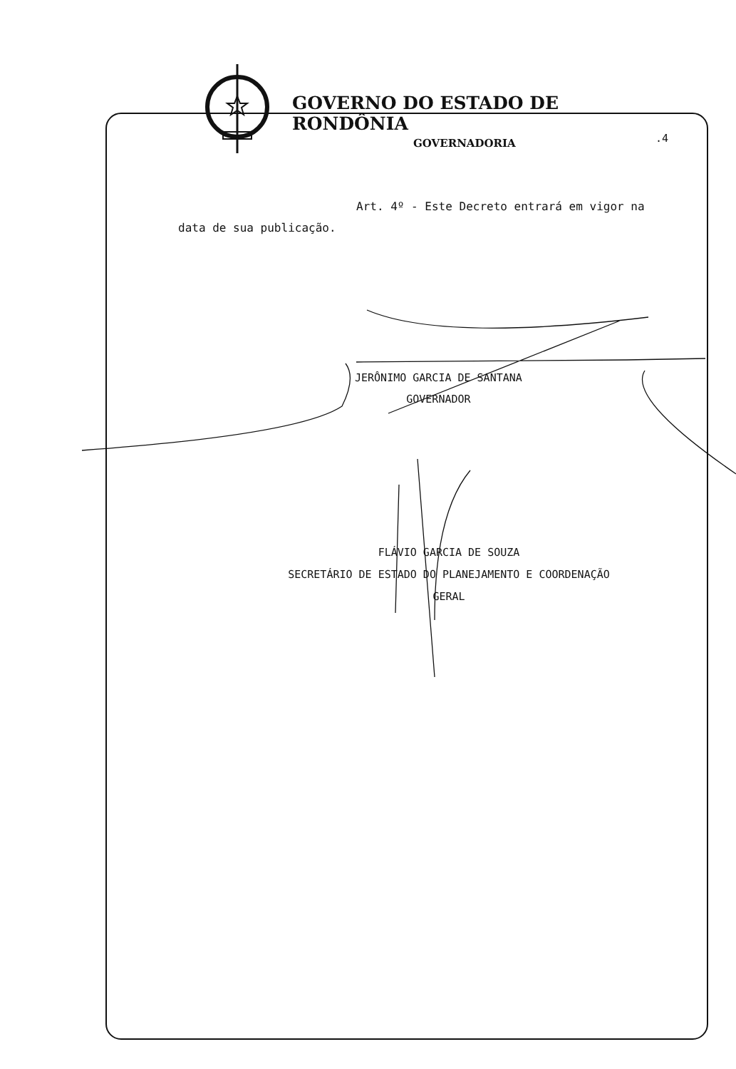GOVERNO DO ESTADO DE RONDÔNIA
GOVERNADORIA
.4
Art. 4º - Este Decreto entrará em vigor na data de sua publicação.
JERÔNIMO GARCIA DE SANTANA
GOVERNADOR
FLÁVIO GARCIA DE SOUZA
SECRETÁRIO DE ESTADO DO PLANEJAMENTO E COORDENAÇÃO
GERAL